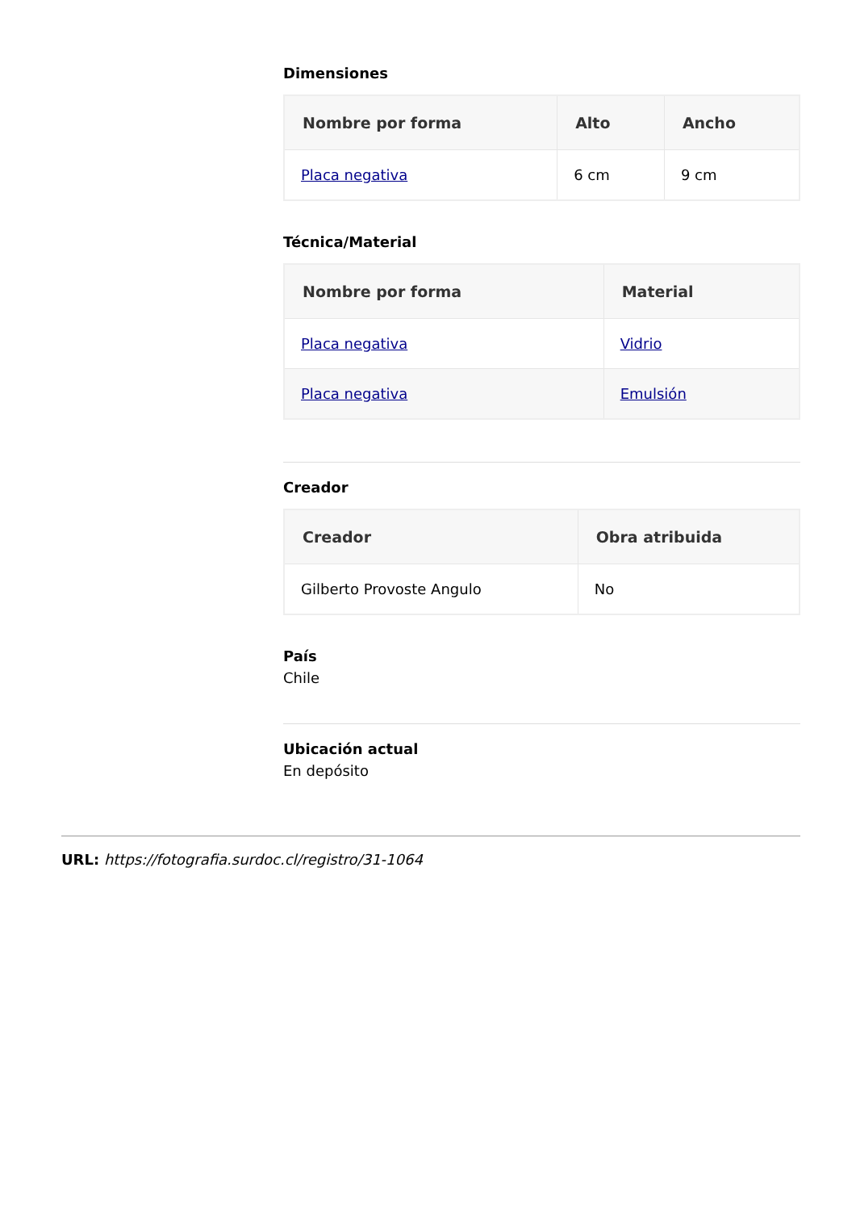Dimensiones
| Nombre por forma | Alto | Ancho |
| --- | --- | --- |
| Placa negativa | 6 cm | 9 cm |
Técnica/Material
| Nombre por forma | Material |
| --- | --- |
| Placa negativa | Vidrio |
| Placa negativa | Emulsión |
Creador
| Creador | Obra atribuida |
| --- | --- |
| Gilberto Provoste Angulo | No |
País
Chile
Ubicación actual
En depósito
URL: https://fotografia.surdoc.cl/registro/31-1064